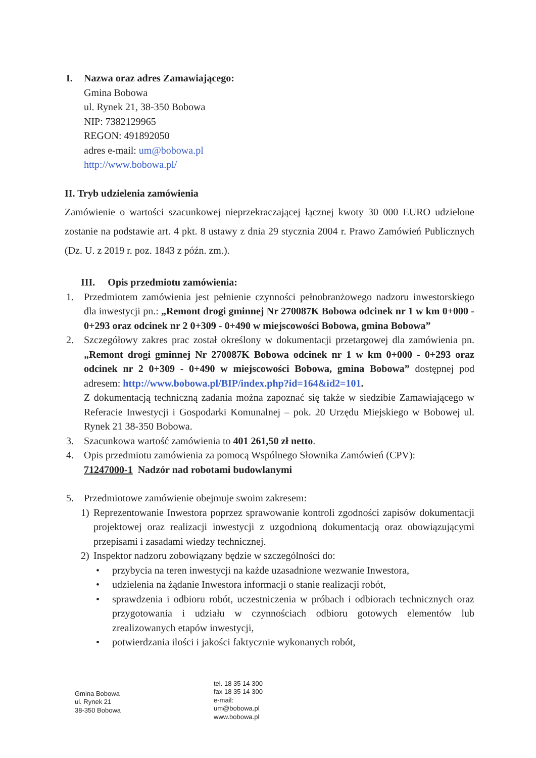I. Nazwa oraz adres Zamawiającego:
Gmina Bobowa
ul. Rynek 21, 38-350 Bobowa
NIP: 7382129965
REGON: 491892050
adres e-mail: um@bobowa.pl
http://www.bobowa.pl/
II. Tryb udzielenia zamówienia
Zamówienie o wartości szacunkowej nieprzekraczającej łącznej kwoty 30 000 EURO udzielone zostanie na podstawie art. 4 pkt. 8 ustawy z dnia 29 stycznia 2004 r. Prawo Zamówień Publicznych (Dz. U. z 2019 r. poz. 1843 z późn. zm.).
III. Opis przedmiotu zamówienia:
1. Przedmiotem zamówienia jest pełnienie czynności pełnobranżowego nadzoru inwestorskiego dla inwestycji pn.: „Remont drogi gminnej Nr 270087K Bobowa odcinek nr 1 w km 0+000 - 0+293 oraz odcinek nr 2 0+309 - 0+490 w miejscowości Bobowa, gmina Bobowa”
2. Szczegółowy zakres prac został określony w dokumentacji przetargowej dla zamówienia pn. „Remont drogi gminnej Nr 270087K Bobowa odcinek nr 1 w km 0+000 - 0+293 oraz odcinek nr 2 0+309 - 0+490 w miejscowości Bobowa, gmina Bobowa” dostępnej pod adresem: http://www.bobowa.pl/BIP/index.php?id=164&id2=101.
Z dokumentacją techniczną zadania można zapoznać się także w siedzibie Zamawiającego w Referacie Inwestycji i Gospodarki Komunalnej – pok. 20 Urzędu Miejskiego w Bobowej ul. Rynek 21 38-350 Bobowa.
3. Szacunkowa wartość zamówienia to 401 261,50 zł netto.
4. Opis przedmiotu zamówienia za pomocą Wspólnego Słownika Zamówień (CPV):
71247000-1 Nadzór nad robotami budowlanymi
5. Przedmiotowe zamówienie obejmuje swoim zakresem:
1) Reprezentowanie Inwestora poprzez sprawowanie kontroli zgodności zapisów dokumentacji projektowej oraz realizacji inwestycji z uzgodnioną dokumentacją oraz obowiązującymi przepisami i zasadami wiedzy technicznej.
2) Inspektor nadzoru zobowiązany będzie w szczególności do:
• przybycia na teren inwestycji na każde uzasadnione wezwanie Inwestora,
• udzielenia na żądanie Inwestora informacji o stanie realizacji robót,
• sprawdzenia i odbioru robót, uczestniczenia w próbach i odbiorach technicznych oraz przygotowania i udziału w czynnościach odbioru gotowych elementów lub zrealizowanych etapów inwestycji,
• potwierdzania ilości i jakości faktycznie wykonanych robót,
Gmina Bobowa
ul. Rynek 21
38-350 Bobowa
tel. 18 35 14 300
fax 18 35 14 300
e-mail:
um@bobowa.pl
www.bobowa.pl